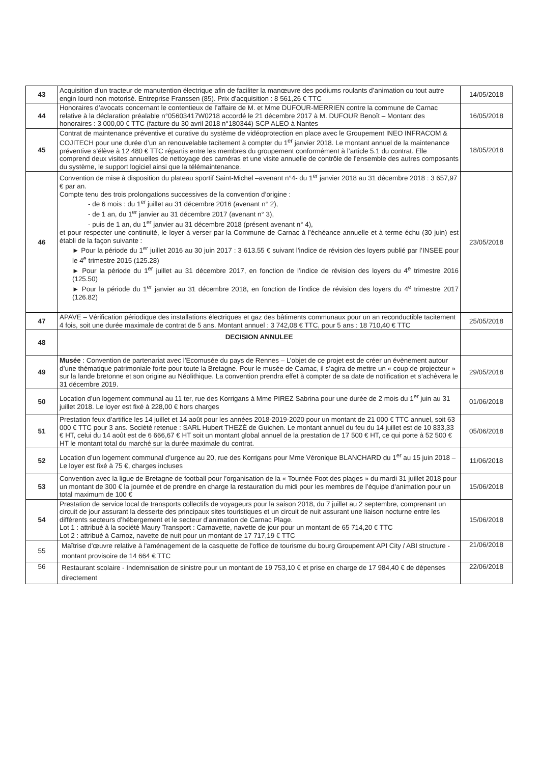| 43 | Acquisition d’un tracteur de manutention électrique afin de faciliter la manœuvre des podiums roulants d’animation ou tout autre engin lourd non motorisé. Entreprise Franssen (85). Prix d’acquisition : 8 561,26 € TTC | 14/05/2018 |
| 44 | Honoraires d’avocats concernant le contentieux de l’affaire de M. et Mme DUFOUR-MERRIEN contre la commune de Carnac relative à la déclaration préalable n°05603417W0218 accordé le 21 décembre 2017 à M. DUFOUR Benoît – Montant des honoraires : 3 000,00 € TTC (facture du 30 avril 2018 n°180344) SCP ALEO à Nantes | 16/05/2018 |
| 45 | Contrat de maintenance préventive et curative du système de vidéoprotection en place avec le Groupement INEO INFRACOM & COJITECH pour une durée d’un an renouvelable tacitement à compter du 1<sup>er</sup> janvier 2018. Le montant annuel de la maintenance préventive s’élève à 12 480 € TTC répartis entre les membres du groupement conformément à l’article 5.1 du contrat. Elle comprend deux visites annuelles de nettoyage des caméras et une visite annuelle de contrôle de l’ensemble des autres composants du système, le support logiciel ainsi que la télémaintenance. | 18/05/2018 |
| 46 | Convention de mise à disposition du plateau sportif Saint-Michel –avenant n°4- du 1<sup>er</sup> janvier 2018 au 31 décembre 2018 : 3 657,97 € par an. Compte tenu des trois prolongations successives de la convention d’origine : - de 6 mois : du 1<sup>er</sup> juillet au 31 décembre 2016 (avenant n° 2), - de 1 an, du 1<sup>er</sup> janvier au 31 décembre 2017 (avenant n° 3), - puis de 1 an, du 1<sup>er</sup> janvier au 31 décembre 2018 (présent avenant n° 4), et pour respecter une continuité, le loyer à verser par la Commune de Carnac à l’échéance annuelle et à terme échu (30 juin) est établi de la façon suivante : ► Pour la période du 1<sup>er</sup> juillet 2016 au 30 juin 2017 : 3 613.55 € suivant l’indice de révision des loyers publié par l’INSEE pour le 4<sup>e</sup> trimestre 2015 (125.28) ► Pour la période du 1<sup>er</sup> juillet au 31 décembre 2017, en fonction de l’indice de révision des loyers du 4<sup>e</sup> trimestre 2016 (125.50) ► Pour la période du 1<sup>er</sup> janvier au 31 décembre 2018, en fonction de l’indice de révision des loyers du 4<sup>e</sup> trimestre 2017 (126.82) | 23/05/2018 |
| 47 | APAVE – Vérification périodique des installations électriques et gaz des bâtiments communaux pour un an reconductible tacitement 4 fois, soit une durée maximale de contrat de 5 ans. Montant annuel : 3 742,08 € TTC, pour 5 ans : 18 710,40 € TTC | 25/05/2018 |
| 48 | DECISION ANNULEE | |
| 49 | Musée : Convention de partenariat avec l’Ecomusée du pays de Rennes – L’objet de ce projet est de créer un évènement autour d’une thématique patrimoniale forte pour toute la Bretagne. Pour le musée de Carnac, il s’agira de mettre un « coup de projecteur » sur la lande bretonne et son origine au Néolithique. La convention prendra effet à compter de sa date de notification et s’achèvera le 31 décembre 2019. | 29/05/2018 |
| 50 | Location d’un logement communal au 11 ter, rue des Korrigans à Mme PIREZ Sabrina pour une durée de 2 mois du 1<sup>er</sup> juin au 31 juillet 2018. Le loyer est fixé à 228,00 € hors charges | 01/06/2018 |
| 51 | Prestation feux d’artifice les 14 juillet et 14 août pour les années 2018-2019-2020 pour un montant de 21 000 € TTC annuel, soit 63 000 € TTC pour 3 ans. Société retenue : SARL Hubert THEZÉ de Guichen. Le montant annuel du feu du 14 juillet est de 10 833,33 € HT, celui du 14 août est de 6 666,67 € HT soit un montant global annuel de la prestation de 17 500 € HT, ce qui porte à 52 500 € HT le montant total du marché sur la durée maximale du contrat. | 05/06/2018 |
| 52 | Location d’un logement communal d’urgence au 20, rue des Korrigans pour Mme Véronique BLANCHARD du 1<sup>er</sup> au 15 juin 2018 – Le loyer est fixé à 75 €, charges incluses | 11/06/2018 |
| 53 | Convention avec la ligue de Bretagne de football pour l’organisation de la « Tournée Foot des plages » du mardi 31 juillet 2018 pour un montant de 300 € la journée et de prendre en charge la restauration du midi pour les membres de l’équipe d’animation pour un total maximum de 100 € | 15/06/2018 |
| 54 | Prestation de service local de transports collectifs de voyageurs pour la saison 2018, du 7 juillet au 2 septembre, comprenant un circuit de jour assurant la desserte des principaux sites touristiques et un circuit de nuit assurant une liaison nocturne entre les différents secteurs d’hébergement et le secteur d’animation de Carnac Plage. Lot 1 : attribué à la société Maury Transport : Carnavette, navette de jour pour un montant de 65 714,20 € TTC Lot 2 : attribué à Carnoz, navette de nuit pour un montant de 17 717,19 € TTC | 15/06/2018 |
| 55 | Maîtrise d'œuvre relative à l'aménagement de la casquette de l'office de tourisme du bourg Groupement API City / ABI structure - montant provisoire de 14 664 € TTC | 21/06/2018 |
| 56 | Restaurant scolaire - Indemnisation de sinistre pour un montant de 19 753,10 € et prise en charge de 17 984,40 € de dépenses directement | 22/06/2018 |